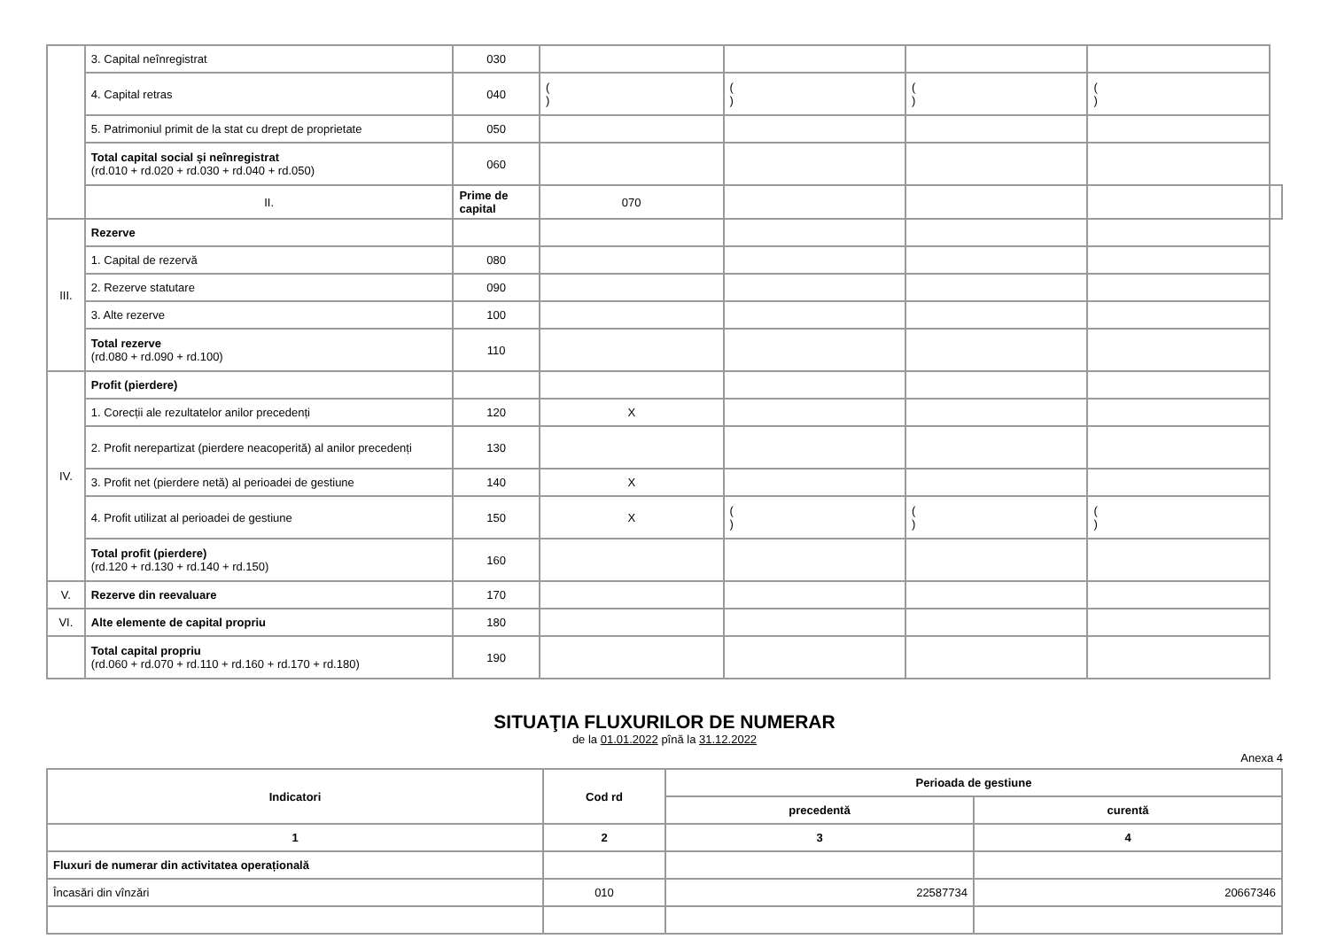| | 3. Capital neînregistrat | 030 | | | | | |
| | 4. Capital retras | 040 | ( ) | ( ) | ( ) | ( ) | |
| | 5. Patrimoniul primit de la stat cu drept de proprietate | 050 | | | | | |
| | Total capital social și neînregistrat (rd.010 + rd.020 + rd.030 + rd.040 + rd.050) | 060 | | | | | |
| | II. | Prime de capital | 070 | | | | |
| III. | Rezerve | | | | | | |
| | 1. Capital de rezervă | 080 | | | | | |
| | 2. Rezerve statutare | 090 | | | | | |
| | 3. Alte rezerve | 100 | | | | | |
| | Total rezerve (rd.080 + rd.090 + rd.100) | 110 | | | | | |
| IV. | Profit (pierdere) | | | | | | |
| | 1. Corecții ale rezultatelor anilor precedenți | 120 | X | | | | |
| | 2. Profit nerepartizat (pierdere neacoperită) al anilor precedenți | 130 | | | | | |
| | 3. Profit net (pierdere netă) al perioadei de gestiune | 140 | X | | | | |
| | 4. Profit utilizat al perioadei de gestiune | 150 | X | ( ) | ( ) | ( ) | |
| | Total profit (pierdere) (rd.120 + rd.130 + rd.140 + rd.150) | 160 | | | | | |
| V. | Rezerve din reevaluare | 170 | | | | | |
| VI. | Alte elemente de capital propriu | 180 | | | | | |
| | Total capital propriu (rd.060 + rd.070 + rd.110 + rd.160 + rd.170 + rd.180) | 190 | | | | | |
SITUAŢIA FLUXURILOR DE NUMERAR
de la 01.01.2022 pînă la 31.12.2022
Anexa 4
| Indicatori | Cod rd | Perioada de gestiune | |
| --- | --- | --- | --- |
| | | precedentă | curentă |
| 1 | 2 | 3 | 4 |
| Fluxuri de numerar din activitatea operațională | | | |
| Încasări din vînzări | 010 | 22587734 | 20667346 |